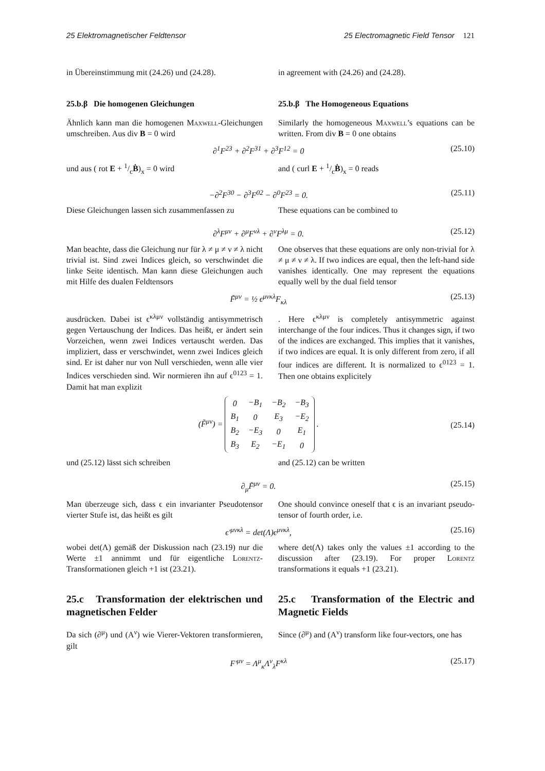25 Elektromagnetischer Feldtensor 25 Electromagnetic Field Tensor 121
in Übereinstimmung mit (24.26) und (24.28).
in agreement with (24.26) and (24.28).
25.b.β Die homogenen Gleichungen 25.b.β The Homogeneous Equations
Ähnlich kann man die homogenen Maxwell-Gleichungen umschreiben. Aus div B = 0 wird
Similarly the homogeneous Maxwell’s equations can be written. From div B = 0 one obtains
∂<sup>1</sup>F<sup>23</sup> + ∂<sup>2</sup>F<sup>31</sup> + ∂<sup>3</sup>F<sup>12</sup> = 0 (25.10)
und aus ( rot E + 1/cḂ)<sub>x</sub> = 0 wird and ( curl E + 1/cḂ)<sub>x</sub> = 0 reads
−∂<sup>2</sup>F<sup>30</sup> − ∂<sup>3</sup>F<sup>02</sup> − ∂<sup>0</sup>F<sup>23</sup> = 0. (25.11)
Diese Gleichungen lassen sich zusammenfassen zu
These equations can be combined to
∂<sup>λ</sup>F<sup>μν</sup> + ∂<sup>μ</sup>F<sup>νλ</sup> + ∂<sup>ν</sup>F<sup>λμ</sup> = 0. (25.12)
Man beachte, dass die Gleichung nur für λ ≠ μ ≠ ν ≠ λ nicht trivial ist. Sind zwei Indices gleich, so verschwindet die linke Seite identisch. Man kann diese Gleichungen auch mit Hilfe des dualen Feldtensors
One observes that these equations are only non-trivial for λ ≠ μ ≠ ν ≠ λ. If two indices are equal, then the left-hand side vanishes identically. One may represent the equations equally well by the dual field tensor
F̃<sup>μν</sup> = ½ ϵ<sup>μνκλ</sup>F<sub>κλ</sub> (25.13)
ausdrücken. Dabei ist ϵ<sup>κλμν</sup> vollständig antisymmetrisch gegen Vertauschung der Indices. Das heißt, er ändert sein Vorzeichen, wenn zwei Indices vertauscht werden. Das impliziert, dass er verschwindet, wenn zwei Indices gleich sind. Er ist daher nur von Null verschieden, wenn alle vier Indices verschieden sind. Wir normieren ihn auf ϵ<sup>0123</sup> = 1. Damit hat man explizit
. Here ϵ<sup>κλμν</sup> is completely antisymmetric against interchange of the four indices. Thus it changes sign, if two of the indices are exchanged. This implies that it vanishes, if two indices are equal. It is only different from zero, if all four indices are different. It is normalized to ϵ<sup>0123</sup> = 1. Then one obtains explicitely
(F̃<sup>μν</sup>) =
| 0 | −B<sub>1</sub> | −B<sub>2</sub> | −B<sub>3</sub> |
| B<sub>1</sub> | 0 | E<sub>3</sub> | −E<sub>2</sub> |
| B<sub>2</sub> | −E<sub>3</sub> | 0 | E<sub>1</sub> |
| B<sub>3</sub> | E<sub>2</sub> | −E<sub>1</sub> | 0 |
. (25.14)
und (25.12) lässt sich schreiben and (25.12) can be written
∂<sub>μ</sub>F̃<sup>μν</sup> = 0. (25.15)
Man überzeuge sich, dass ϵ ein invarianter Pseudotensor vierter Stufe ist, das heißt es gilt
One should convince oneself that ϵ is an invariant pseudo-tensor of fourth order, i.e.
ϵ′<sup>μνκλ</sup> = det(Λ)ϵ<sup>μνκλ</sup>, (25.16)
wobei det(Λ) gemäß der Diskussion nach (23.19) nur die Werte ±1 annimmt und für eigentliche Lorentz-Transformationen gleich +1 ist (23.21).
where det(Λ) takes only the values ±1 according to the discussion after (23.19). For proper Lorentz transformations it equals +1 (23.21).
25.c Transformation der elektrischen und magnetischen Felder
25.c Transformation of the Electric and Magnetic Fields
Da sich (∂<sup>μ</sup>) und (A<sup>ν</sup>) wie Vierer-Vektoren transformieren, gilt
Since (∂<sup>μ</sup>) and (A<sup>ν</sup>) transform like four-vectors, one has
F′<sup>μν</sup> = Λ<sup>μ</sup><sub>κ</sub>Λ<sup>ν</sup><sub>λ</sub>F<sup>κλ</sup> (25.17)